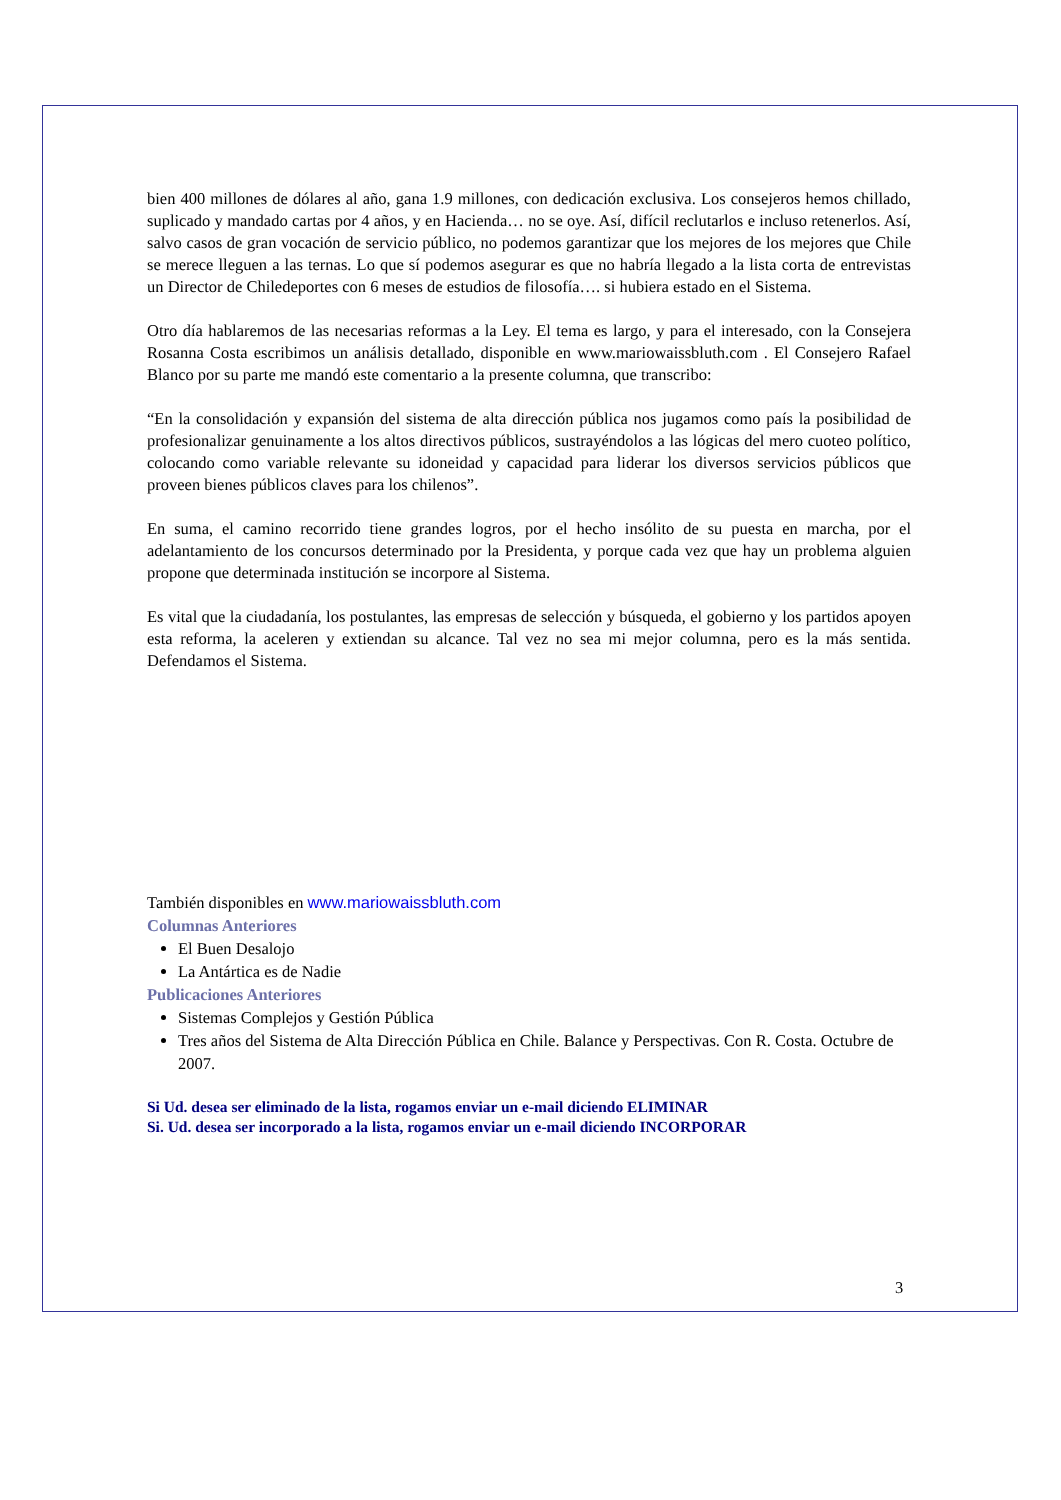bien 400 millones de dólares al año, gana 1.9 millones, con dedicación exclusiva. Los consejeros hemos chillado, suplicado y mandado cartas por 4 años, y en Hacienda… no se oye. Así, difícil reclutarlos e incluso retenerlos. Así, salvo casos de gran vocación de servicio público, no podemos garantizar que los mejores de los mejores que Chile se merece lleguen a las ternas. Lo que sí podemos asegurar es que no habría llegado a la lista corta de entrevistas un Director de Chiledeportes con 6 meses de estudios de filosofía…. si hubiera estado en el Sistema.
Otro día hablaremos de las necesarias reformas a la Ley. El tema es largo, y para el interesado, con la Consejera Rosanna Costa escribimos un análisis detallado, disponible en www.mariowaissbluth.com . El Consejero Rafael Blanco por su parte me mandó este comentario a la presente columna, que transcribo:
“En la consolidación y expansión del sistema de alta dirección pública nos jugamos como país la posibilidad de profesionalizar genuinamente a los altos directivos públicos, sustrayéndolos a las lógicas del mero cuoteo político, colocando como variable relevante su idoneidad y capacidad para liderar los diversos servicios públicos que proveen bienes públicos claves para los chilenos”.
En suma, el camino recorrido tiene grandes logros, por el hecho insólito de su puesta en marcha, por el adelantamiento de los concursos determinado por la Presidenta, y porque cada vez que hay un problema alguien propone que determinada institución se incorpore al Sistema.
Es vital que la ciudadanía, los postulantes, las empresas de selección y búsqueda, el gobierno y los partidos apoyen esta reforma, la aceleren y extiendan su alcance. Tal vez no sea mi mejor columna, pero es la más sentida. Defendamos el Sistema.
También disponibles en www.mariowaissbluth.com
Columnas Anteriores
El Buen Desalojo
La Antártica es de Nadie
Publicaciones Anteriores
Sistemas Complejos y Gestión Pública
Tres años del Sistema de Alta Dirección Pública en Chile. Balance y Perspectivas. Con R. Costa. Octubre de 2007.
Si Ud. desea ser eliminado de la lista, rogamos enviar un e-mail diciendo ELIMINAR
Si. Ud. desea ser incorporado a la lista, rogamos enviar un e-mail diciendo INCORPORAR
3